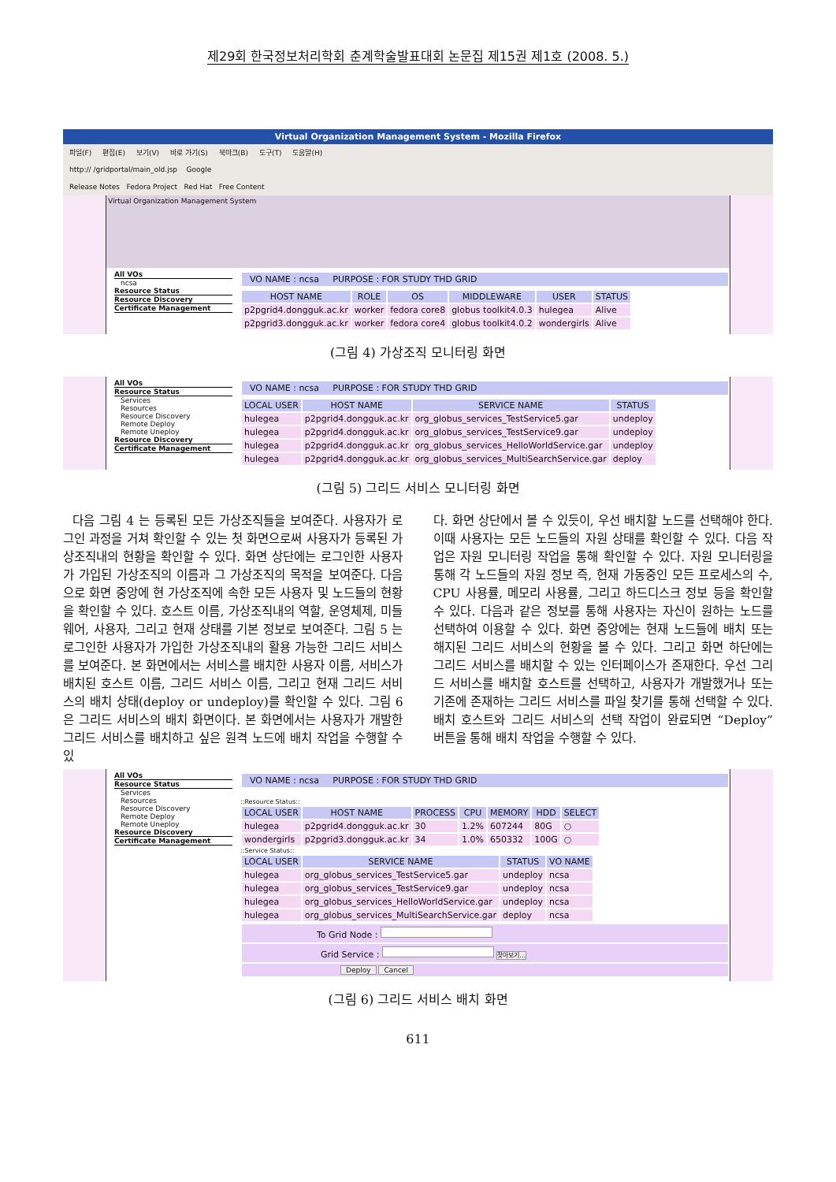제29회 한국정보처리학회 춘계학술발표대회 논문집 제15권 제1호 (2008. 5.)
Virtual Organization Management System - Mozilla Firefox
파일(F) 편집(E) 보기(V) 바로 가기(S) 북마크(B) 도구(T) 도움말(H)
http:// /gridportal/main_old.jsp Google
Release Notes Fedora Project Red Hat Free Content
Virtual Organization Management System
All VOs
ncsa
Resource Status
Resource Discovery
Certificate Management
VO NAME : ncsa PURPOSE : FOR STUDY THD GRID
| HOST NAME | ROLE | OS | MIDDLEWARE | USER | STATUS |
| --- | --- | --- | --- | --- | --- |
| p2pgrid4.dongguk.ac.kr | worker | fedora core8 | globus toolkit4.0.3 | hulegea | Alive |
| p2pgrid3.dongguk.ac.kr | worker | fedora core4 | globus toolkit4.0.2 | wondergirls | Alive |
(그림 4) 가상조직 모니터링 화면
All VOs
Resource Status
Services
Resources
Resource Discovery
Remote Deploy
Remote Uneploy
Resource Discovery
Certificate Management
VO NAME : ncsa PURPOSE : FOR STUDY THD GRID
| LOCAL USER | HOST NAME | SERVICE NAME | STATUS |
| --- | --- | --- | --- |
| hulegea | p2pgrid4.dongguk.ac.kr | org_globus_services_TestService5.gar | undeploy |
| hulegea | p2pgrid4.dongguk.ac.kr | org_globus_services_TestService9.gar | undeploy |
| hulegea | p2pgrid4.dongguk.ac.kr | org_globus_services_HelloWorldService.gar | undeploy |
| hulegea | p2pgrid4.dongguk.ac.kr | org_globus_services_MultiSearchService.gar | deploy |
(그림 5) 그리드 서비스 모니터링 화면
다음 그림 4 는 등록된 모든 가상조직들을 보여준다. 사용자가 로그인 과정을 거쳐 확인할 수 있는 첫 화면으로써 사용자가 등록된 가상조직내의 현황을 확인할 수 있다. 화면 상단에는 로그인한 사용자가 가입된 가상조직의 이름과 그 가상조직의 목적을 보여준다. 다음으로 화면 중앙에 현 가상조직에 속한 모든 사용자 및 노드들의 현황을 확인할 수 있다. 호스트 이름, 가상조직내의 역할, 운영체제, 미들웨어, 사용자, 그리고 현재 상태를 기본 정보로 보여준다. 그림 5 는 로그인한 사용자가 가입한 가상조직내의 활용 가능한 그리드 서비스를 보여준다. 본 화면에서는 서비스를 배치한 사용자 이름, 서비스가 배치된 호스트 이름, 그리드 서비스 이름, 그리고 현재 그리드 서비스의 배치 상태(deploy or undeploy)를 확인할 수 있다. 그림 6 은 그리드 서비스의 배치 화면이다. 본 화면에서는 사용자가 개발한 그리드 서비스를 배치하고 싶은 원격 노드에 배치 작업을 수행할 수 있
다. 화면 상단에서 볼 수 있듯이, 우선 배치할 노드를 선택해야 한다. 이때 사용자는 모든 노드들의 자원 상태를 확인할 수 있다. 다음 작업은 자원 모니터링 작업을 통해 확인할 수 있다. 자원 모니터링을 통해 각 노드들의 자원 정보 즉, 현재 가동중인 모든 프로세스의 수, CPU 사용률, 메모리 사용률, 그리고 하드디스크 정보 등을 확인할 수 있다. 다음과 같은 정보를 통해 사용자는 자신이 원하는 노드를 선택하여 이용할 수 있다. 화면 중앙에는 현재 노드들에 배치 또는 해지된 그리드 서비스의 현황을 볼 수 있다. 그리고 화면 하단에는 그리드 서비스를 배치할 수 있는 인터페이스가 존재한다. 우선 그리드 서비스를 배치할 호스트를 선택하고, 사용자가 개발했거나 또는 기존에 존재하는 그리드 서비스를 파일 찾기를 통해 선택할 수 있다. 배치 호스트와 그리드 서비스의 선택 작업이 완료되면 “Deploy” 버튼을 통해 배치 작업을 수행할 수 있다.
All VOs
Resource Status
Services
Resources
Resource Discovery
Remote Deploy
Remote Uneploy
Resource Discovery
Certificate Management
VO NAME : ncsa PURPOSE : FOR STUDY THD GRID
::Resource Status::
| LOCAL USER | HOST NAME | PROCESS | CPU | MEMORY | HDD | SELECT |
| --- | --- | --- | --- | --- | --- | --- |
| hulegea | p2pgrid4.dongguk.ac.kr | 30 | 1.2% | 607244 | 80G | ○ |
| wondergirls | p2pgrid3.dongguk.ac.kr | 34 | 1.0% | 650332 | 100G | ○ |
::Service Status::
| LOCAL USER | SERVICE NAME | STATUS | VO NAME |
| --- | --- | --- | --- |
| hulegea | org_globus_services_TestService5.gar | undeploy | ncsa |
| hulegea | org_globus_services_TestService9.gar | undeploy | ncsa |
| hulegea | org_globus_services_HelloWorldService.gar | undeploy | ncsa |
| hulegea | org_globus_services_MultiSearchService.gar | deploy | ncsa |
To Grid Node :
Grid Service : 찾아보기...
Deploy Cancel
(그림 6) 그리드 서비스 배치 화면
611